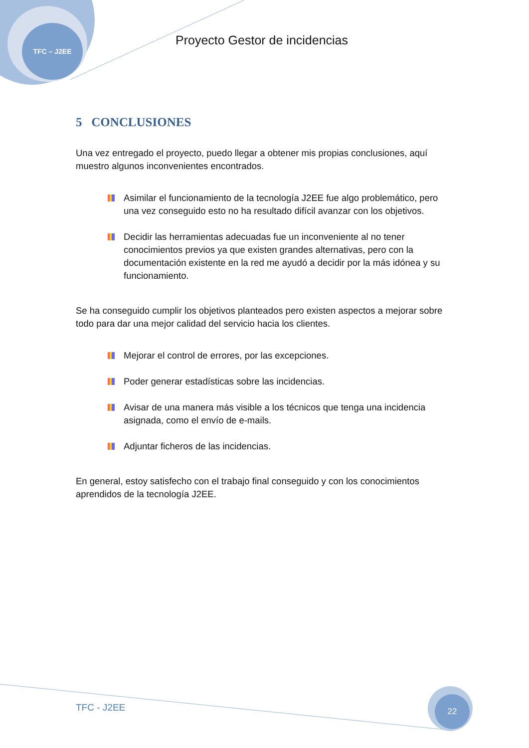TFC – J2EE
Proyecto Gestor de incidencias
5 CONCLUSIONES
Una vez entregado el proyecto, puedo llegar a obtener mis propias conclusiones, aquí muestro algunos inconvenientes encontrados.
Asimilar el funcionamiento de la tecnología J2EE fue algo problemático, pero una vez conseguido esto no ha resultado difícil avanzar con los objetivos.
Decidir las herramientas adecuadas fue un inconveniente al no tener conocimientos previos ya que existen grandes alternativas, pero con la documentación existente en la red me ayudó a decidir por la más idónea y su funcionamiento.
Se ha conseguido cumplir los objetivos planteados pero existen aspectos a mejorar sobre todo para dar una mejor calidad del servicio hacia los clientes.
Mejorar el control de errores, por las excepciones.
Poder generar estadísticas sobre las incidencias.
Avisar de una manera más visible a los técnicos que tenga una incidencia asignada, como el envío de e-mails.
Adjuntar ficheros de las incidencias.
En general, estoy satisfecho con el trabajo final conseguido y con los conocimientos aprendidos de la tecnología J2EE.
TFC - J2EE
22